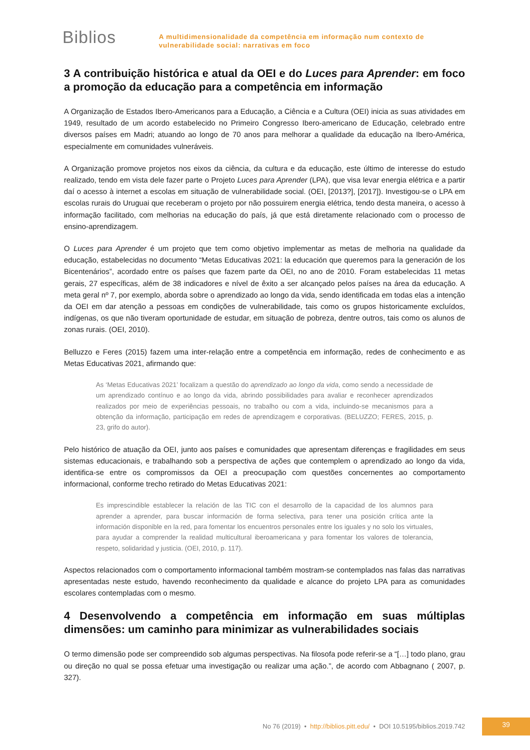Biblios
A multidimensionalidade da competência em informação num contexto de
vulnerabilidade social: narrativas em foco
3 A contribuição histórica e atual da OEI e do Luces para Aprender: em foco a promoção da educação para a competência em informação
A Organização de Estados Ibero-Americanos para a Educação, a Ciência e a Cultura (OEI) inicia as suas atividades em 1949, resultado de um acordo estabelecido no Primeiro Congresso Ibero-americano de Educação, celebrado entre diversos países em Madri; atuando ao longo de 70 anos para melhorar a qualidade da educação na Ibero-América, especialmente em comunidades vulneráveis.
A Organização promove projetos nos eixos da ciência, da cultura e da educação, este último de interesse do estudo realizado, tendo em vista dele fazer parte o Projeto Luces para Aprender (LPA), que visa levar energia elétrica e a partir daí o acesso à internet a escolas em situação de vulnerabilidade social. (OEI, [2013?], [2017]). Investigou-se o LPA em escolas rurais do Uruguai que receberam o projeto por não possuirem energia elétrica, tendo desta maneira, o acesso à informação facilitado, com melhorias na educação do país, já que está diretamente relacionado com o processo de ensino-aprendizagem.
O Luces para Aprender é um projeto que tem como objetivo implementar as metas de melhoria na qualidade da educação, estabelecidas no documento “Metas Educativas 2021: la educación que queremos para la generación de los Bicentenários”, acordado entre os países que fazem parte da OEI, no ano de 2010. Foram estabelecidas 11 metas gerais, 27 específicas, além de 38 indicadores e nível de êxito a ser alcançado pelos países na área da educação. A meta geral nº 7, por exemplo, aborda sobre o aprendizado ao longo da vida, sendo identificada em todas elas a intenção da OEI em dar atenção a pessoas em condições de vulnerabilidade, tais como os grupos historicamente excluídos, indígenas, os que não tiveram oportunidade de estudar, em situação de pobreza, dentre outros, tais como os alunos de zonas rurais. (OEI, 2010).
Belluzzo e Feres (2015) fazem uma inter-relação entre a competência em informação, redes de conhecimento e as Metas Educativas 2021, afirmando que:
As ‘Metas Educativas 2021’ focalizam a questão do aprendizado ao longo da vida, como sendo a necessidade de um aprendizado contínuo e ao longo da vida, abrindo possibilidades para avaliar e reconhecer aprendizados realizados por meio de experiências pessoais, no trabalho ou com a vida, incluindo-se mecanismos para a obtenção da informação, participação em redes de aprendizagem e corporativas. (BELUZZO; FERES, 2015, p. 23, grifo do autor).
Pelo histórico de atuação da OEI, junto aos países e comunidades que apresentam diferenças e fragilidades em seus sistemas educacionais, e trabalhando sob a perspectiva de ações que contemplem o aprendizado ao longo da vida, identifica-se entre os compromissos da OEI a preocupação com questões concernentes ao comportamento informacional, conforme trecho retirado do Metas Educativas 2021:
Es imprescindible establecer la relación de las TIC con el desarrollo de la capacidad de los alumnos para aprender a aprender, para buscar información de forma selectiva, para tener una posición crítica ante la información disponible en la red, para fomentar los encuentros personales entre los iguales y no solo los virtuales, para ayudar a comprender la realidad multicultural iberoamericana y para fomentar los valores de tolerancia, respeto, solidaridad y justicia. (OEI, 2010, p. 117).
Aspectos relacionados com o comportamento informacional também mostram-se contemplados nas falas das narrativas apresentadas neste estudo, havendo reconhecimento da qualidade e alcance do projeto LPA para as comunidades escolares contempladas com o mesmo.
4 Desenvolvendo a competência em informação em suas múltiplas dimensões: um caminho para minimizar as vulnerabilidades sociais
O termo dimensão pode ser compreendido sob algumas perspectivas. Na filosofa pode referir-se a “[…] todo plano, grau ou direção no qual se possa efetuar uma investigação ou realizar uma ação.”, de acordo com Abbagnano ( 2007, p. 327).
No 76 (2019) • http://biblios.pitt.edu/ • DOI 10.5195/biblios.2019.742
39